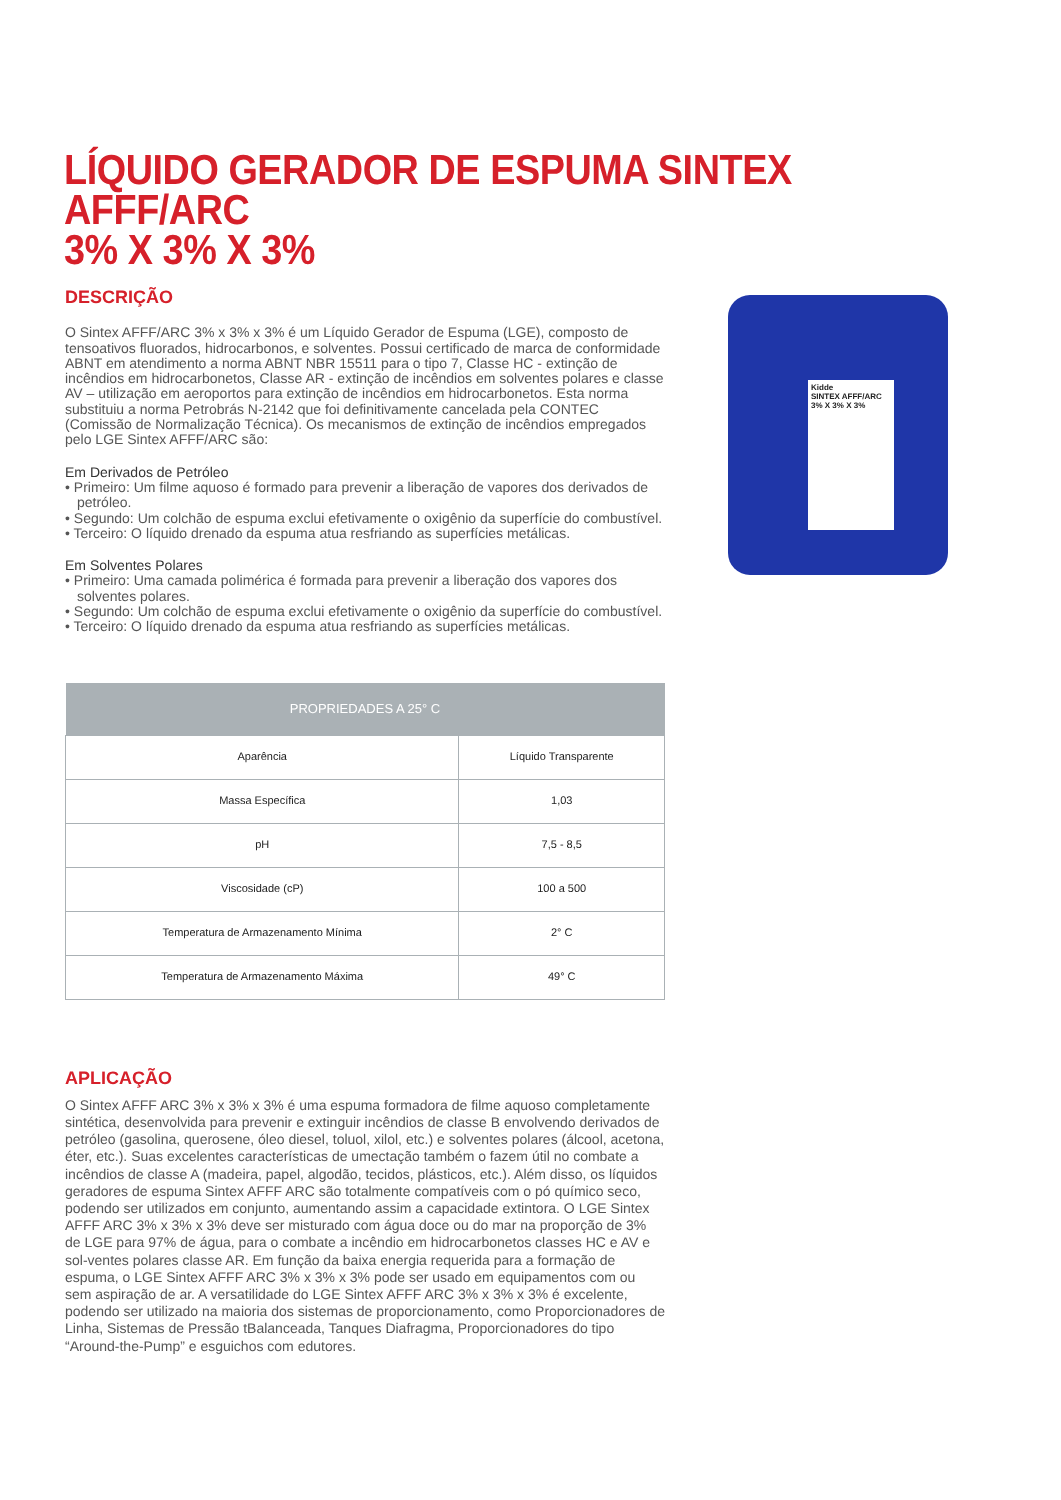LÍQUIDO GERADOR DE ESPUMA SINTEX AFFF/ARC
3% X 3% X 3%
Kidde
SINTEX AFFF/ARC
3% X 3% X 3%
DESCRIÇÃO
O Sintex AFFF/ARC 3% x 3% x 3% é um Líquido Gerador de Espuma (LGE), composto de tensoativos fluorados, hidrocarbonos, e solventes. Possui certificado de marca de conformidade ABNT em atendimento a norma ABNT NBR 15511 para o tipo 7, Classe HC - extinção de incêndios em hidrocarbonetos, Classe AR - extinção de incêndios em solventes polares e classe AV – utilização em aeroportos para extinção de incêndios em hidrocarbonetos. Esta norma substituiu a norma Petrobrás N-2142 que foi definitivamente cancelada pela CONTEC (Comissão de Normalização Técnica). Os mecanismos de extinção de incêndios empregados pelo LGE Sintex AFFF/ARC são:
Em Derivados de Petróleo
• Primeiro: Um filme aquoso é formado para prevenir a liberação de vapores dos derivados de petróleo.
• Segundo: Um colchão de espuma exclui efetivamente o oxigênio da superfície do combustível.
• Terceiro: O líquido drenado da espuma atua resfriando as superfícies metálicas.
Em Solventes Polares
• Primeiro: Uma camada polimérica é formada para prevenir a liberação dos vapores dos solventes polares.
• Segundo: Um colchão de espuma exclui efetivamente o oxigênio da superfície do combustível.
• Terceiro: O líquido drenado da espuma atua resfriando as superfícies metálicas.
| PROPRIEDADES A 25° C | |
| --- | --- |
| Aparência | Líquido Transparente |
| Massa Específica | 1,03 |
| pH | 7,5 - 8,5 |
| Viscosidade (cP) | 100 a 500 |
| Temperatura de Armazenamento Mínima | 2° C |
| Temperatura de Armazenamento Máxima | 49° C |
APLICAÇÃO
O Sintex AFFF ARC 3% x 3% x 3% é uma espuma formadora de filme aquoso completamente sintética, desenvolvida para prevenir e extinguir incêndios de classe B envolvendo derivados de petróleo (gasolina, querosene, óleo diesel, toluol, xilol, etc.) e solventes polares (álcool, acetona, éter, etc.). Suas excelentes características de umectação também o fazem útil no combate a incêndios de classe A (madeira, papel, algodão, tecidos, plásticos, etc.). Além disso, os líquidos geradores de espuma Sintex AFFF ARC são totalmente compatíveis com o pó químico seco, podendo ser utilizados em conjunto, aumentando assim a capacidade extintora. O LGE Sintex AFFF ARC 3% x 3% x 3% deve ser misturado com água doce ou do mar na proporção de 3% de LGE para 97% de água, para o combate a incêndio em hidrocarbonetos classes HC e AV e sol-ventes polares classe AR. Em função da baixa energia requerida para a formação de espuma, o LGE Sintex AFFF ARC 3% x 3% x 3% pode ser usado em equipamentos com ou sem aspiração de ar. A versatilidade do LGE Sintex AFFF ARC 3% x 3% x 3% é excelente, podendo ser utilizado na maioria dos sistemas de proporcionamento, como Proporcionadores de Linha, Sistemas de Pressão tBalanceada, Tanques Diafragma, Proporcionadores do tipo “Around-the-Pump” e esguichos com edutores.